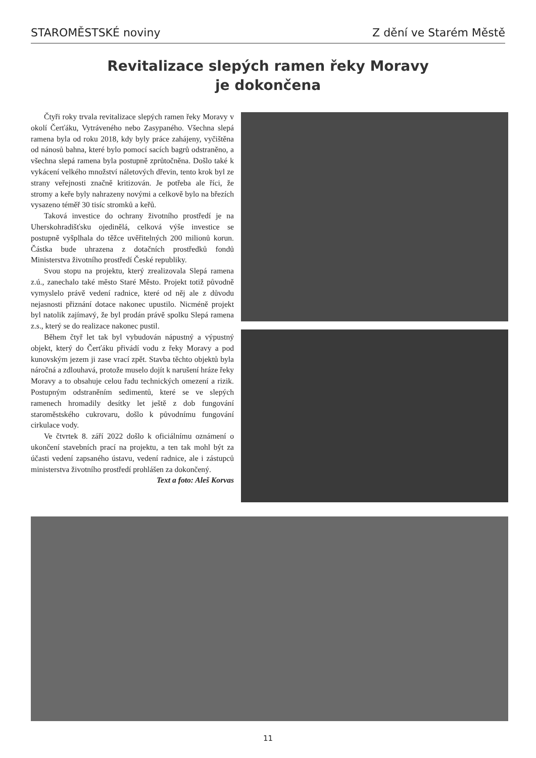STAROMĚSTSKÉ noviny Z dění ve Starém Městě
Revitalizace slepých ramen řeky Moravy
je dokončena
Čtyři roky trvala revitalizace slepých ramen řeky Moravy v okolí Čerťáku, Vytráveného nebo Zasypaného. Všechna slepá ramena byla od roku 2018, kdy byly práce zahájeny, vyčištěna od nánosů bahna, které bylo pomocí sacích bagrů odstraněno, a všechna slepá ramena byla postupně zprůtočněna. Došlo také k vykácení velkého množství náletových dřevin, tento krok byl ze strany veřejnosti značně kritizován. Je potřeba ale říci, že stromy a keře byly nahrazeny novými a celkově bylo na březích vysazeno téměř 30 tisíc stromků a keřů.
Taková investice do ochrany životního prostředí je na Uherskohradišťsku ojedinělá, celková výše investice se postupně vyšplhala do těžce uvěřitelných 200 milionů korun. Částka bude uhrazena z dotačních prostředků fondů Ministerstva životního prostředí České republiky.
Svou stopu na projektu, který zrealizovala Slepá ramena z.ú., zanechalo také město Staré Město. Projekt totiž původně vymyslelo právě vedení radnice, které od něj ale z důvodu nejasnosti přiznání dotace nakonec upustilo. Nicméně projekt byl natolik zajímavý, že byl prodán právě spolku Slepá ramena z.s., který se do realizace nakonec pustil.
Během čtyř let tak byl vybudován nápustný a výpustný objekt, který do Čerťáku přivádí vodu z řeky Moravy a pod kunovským jezem ji zase vrací zpět. Stavba těchto objektů byla náročná a zdlouhavá, protože muselo dojít k narušení hráze řeky Moravy a to obsahuje celou řadu technických omezení a rizik. Postupným odstraněním sedimentů, které se ve slepých ramenech hromadily desítky let ještě z dob fungování staroměstského cukrovaru, došlo k původnímu fungování cirkulace vody.
Ve čtvrtek 8. září 2022 došlo k oficiálnímu oznámení o ukončení stavebních prací na projektu, a ten tak mohl být za účasti vedení zapsaného ústavu, vedení radnice, ale i zástupců ministerstva životního prostředí prohlášen za dokončený.
Text a foto: Aleš Korvas
11